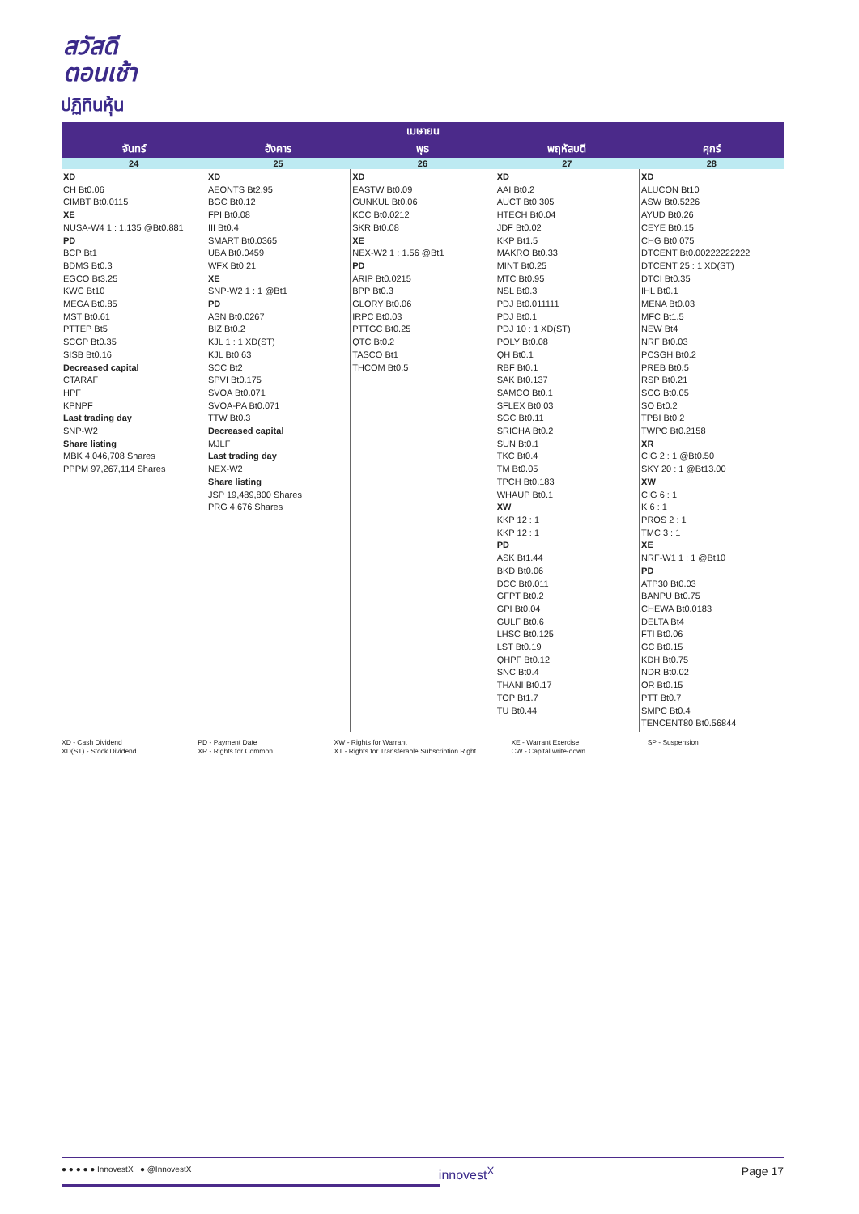สวัสดี
ตอนเช้า
ปฏิทินหุ้น
| เมษายน | | | | |
| --- | --- | --- | --- | --- |
| จันทร์ | อังคาร | พุธ | พฤหัสบดี | ศุกร์ |
| 24 | 25 | 26 | 27 | 28 |
| XD CH Bt0.06 CIMBT Bt0.0115 XE NUSA-W4 1 : 1.135 @Bt0.881 PD BCP Bt1 BDMS Bt0.3 EGCO Bt3.25 KWC Bt10 MEGA Bt0.85 MST Bt0.61 PTTEP Bt5 SCGP Bt0.35 SISB Bt0.16 Decreased capital CTARAF HPF KPNPF Last trading day SNP-W2 Share listing MBK 4,046,708 Shares PPPM 97,267,114 Shares | XD AEONTS Bt2.95 BGC Bt0.12 FPI Bt0.08 III Bt0.4 SMART Bt0.0365 UBA Bt0.0459 WFX Bt0.21 XE SNP-W2 1 : 1 @Bt1 PD ASN Bt0.0267 BIZ Bt0.2 KJL 1 : 1 XD(ST) KJL Bt0.63 SCC Bt2 SPVI Bt0.175 SVOA Bt0.071 SVOA-PA Bt0.071 TTW Bt0.3 Decreased capital MJLF Last trading day NEX-W2 Share listing JSP 19,489,800 Shares PRG 4,676 Shares | XD EASTW Bt0.09 GUNKUL Bt0.06 KCC Bt0.0212 SKR Bt0.08 XE NEX-W2 1 : 1.56 @Bt1 PD ARIP Bt0.0215 BPP Bt0.3 GLORY Bt0.06 IRPC Bt0.03 PTTGC Bt0.25 QTC Bt0.2 TASCO Bt1 THCOM Bt0.5 | XD AAI Bt0.2 AUCT Bt0.305 HTECH Bt0.04 JDF Bt0.02 KKP Bt1.5 MAKRO Bt0.33 MINT Bt0.25 MTC Bt0.95 NSL Bt0.3 PDJ Bt0.011111 PDJ Bt0.1 PDJ 10 : 1 XD(ST) POLY Bt0.08 QH Bt0.1 RBF Bt0.1 SAK Bt0.137 SAMCO Bt0.1 SFLEX Bt0.03 SGC Bt0.11 SRICHA Bt0.2 SUN Bt0.1 TKC Bt0.4 TM Bt0.05 TPCH Bt0.183 WHAUP Bt0.1 XW KKP 12 : 1 KKP 12 : 1 PD ASK Bt1.44 BKD Bt0.06 DCC Bt0.011 GFPT Bt0.2 GPI Bt0.04 GULF Bt0.6 LHSC Bt0.125 LST Bt0.19 QHPF Bt0.12 SNC Bt0.4 THANI Bt0.17 TOP Bt1.7 TU Bt0.44 | XD ALUCON Bt10 ASW Bt0.5226 AYUD Bt0.26 CEYE Bt0.15 CHG Bt0.075 DTCENT Bt0.00222222222 DTCENT 25 : 1 XD(ST) DTCI Bt0.35 IHL Bt0.1 MENA Bt0.03 MFC Bt1.5 NEW Bt4 NRF Bt0.03 PCSGH Bt0.2 PREB Bt0.5 RSP Bt0.21 SCG Bt0.05 SO Bt0.2 TPBI Bt0.2 TWPC Bt0.2158 XR CIG 2 : 1 @Bt0.50 SKY 20 : 1 @Bt13.00 XW CIG 6 : 1 K 6 : 1 PROS 2 : 1 TMC 3 : 1 XE NRF-W1 1 : 1 @Bt10 PD ATP30 Bt0.03 BANPU Bt0.75 CHEWA Bt0.0183 DELTA Bt4 FTI Bt0.06 GC Bt0.15 KDH Bt0.75 NDR Bt0.02 OR Bt0.15 PTT Bt0.7 SMPC Bt0.4 TENCENT80 Bt0.56844 |
XD - Cash Dividend
XD(ST) - Stock Dividend
PD - Payment Date
XR - Rights for Common
XW - Rights for Warrant
XT - Rights for Transferable Subscription Right
XE - Warrant Exercise
CW - Capital write-down
SP - Suspension
● ● ● ● ● InnovestX ● @InnovestX innovest<sup>X</sup> Page 17